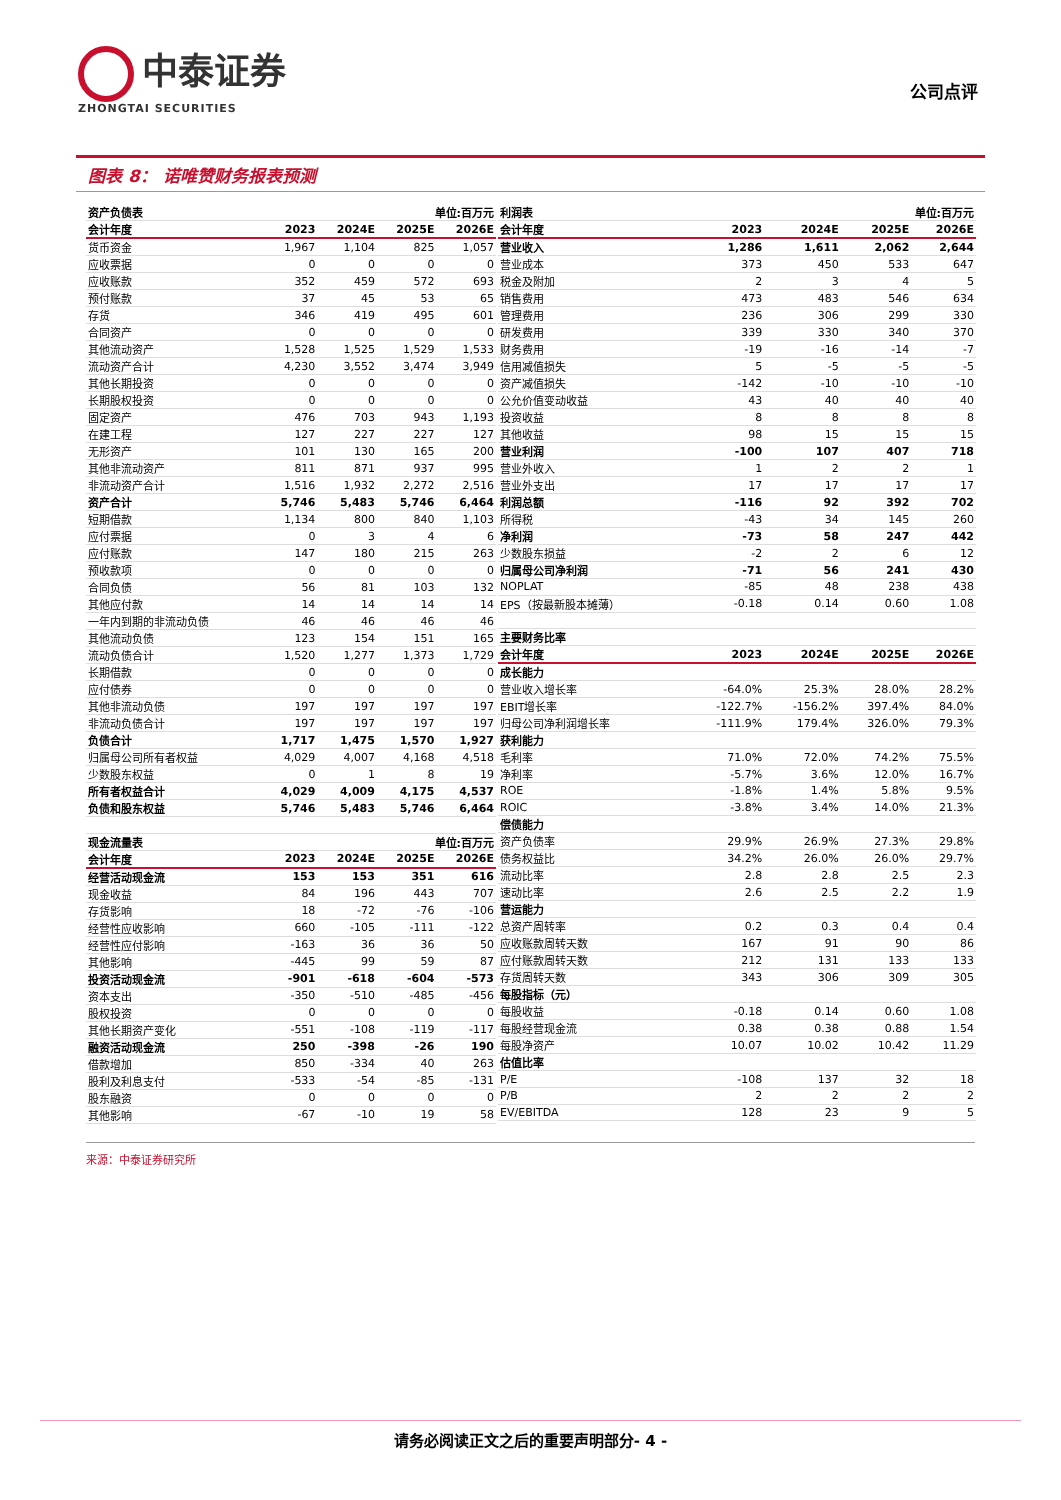中泰证券
ZHONGTAI SECURITIES
公司点评
图表 8： 诺唯赞财务报表预测
| 资产负债表 | 单位:百万元 | | | |
| 会计年度 | 2023 | 2024E | 2025E | 2026E |
| 货币资金 | 1,967 | 1,104 | 825 | 1,057 |
| 应收票据 | 0 | 0 | 0 | 0 |
| 应收账款 | 352 | 459 | 572 | 693 |
| 预付账款 | 37 | 45 | 53 | 65 |
| 存货 | 346 | 419 | 495 | 601 |
| 合同资产 | 0 | 0 | 0 | 0 |
| 其他流动资产 | 1,528 | 1,525 | 1,529 | 1,533 |
| 流动资产合计 | 4,230 | 3,552 | 3,474 | 3,949 |
| 其他长期投资 | 0 | 0 | 0 | 0 |
| 长期股权投资 | 0 | 0 | 0 | 0 |
| 固定资产 | 476 | 703 | 943 | 1,193 |
| 在建工程 | 127 | 227 | 227 | 127 |
| 无形资产 | 101 | 130 | 165 | 200 |
| 其他非流动资产 | 811 | 871 | 937 | 995 |
| 非流动资产合计 | 1,516 | 1,932 | 2,272 | 2,516 |
| 资产合计 | 5,746 | 5,483 | 5,746 | 6,464 |
| 短期借款 | 1,134 | 800 | 840 | 1,103 |
| 应付票据 | 0 | 3 | 4 | 6 |
| 应付账款 | 147 | 180 | 215 | 263 |
| 预收款项 | 0 | 0 | 0 | 0 |
| 合同负债 | 56 | 81 | 103 | 132 |
| 其他应付款 | 14 | 14 | 14 | 14 |
| 一年内到期的非流动负债 | 46 | 46 | 46 | 46 |
| 其他流动负债 | 123 | 154 | 151 | 165 |
| 流动负债合计 | 1,520 | 1,277 | 1,373 | 1,729 |
| 长期借款 | 0 | 0 | 0 | 0 |
| 应付债券 | 0 | 0 | 0 | 0 |
| 其他非流动负债 | 197 | 197 | 197 | 197 |
| 非流动负债合计 | 197 | 197 | 197 | 197 |
| 负债合计 | 1,717 | 1,475 | 1,570 | 1,927 |
| 归属母公司所有者权益 | 4,029 | 4,007 | 4,168 | 4,518 |
| 少数股东权益 | 0 | 1 | 8 | 19 |
| 所有者权益合计 | 4,029 | 4,009 | 4,175 | 4,537 |
| 负债和股东权益 | 5,746 | 5,483 | 5,746 | 6,464 |
| 现金流量表 | 单位:百万元 | | | |
| 会计年度 | 2023 | 2024E | 2025E | 2026E |
| 经营活动现金流 | 153 | 153 | 351 | 616 |
| 现金收益 | 84 | 196 | 443 | 707 |
| 存货影响 | 18 | -72 | -76 | -106 |
| 经营性应收影响 | 660 | -105 | -111 | -122 |
| 经营性应付影响 | -163 | 36 | 36 | 50 |
| 其他影响 | -445 | 99 | 59 | 87 |
| 投资活动现金流 | -901 | -618 | -604 | -573 |
| 资本支出 | -350 | -510 | -485 | -456 |
| 股权投资 | 0 | 0 | 0 | 0 |
| 其他长期资产变化 | -551 | -108 | -119 | -117 |
| 融资活动现金流 | 250 | -398 | -26 | 190 |
| 借款增加 | 850 | -334 | 40 | 263 |
| 股利及利息支付 | -533 | -54 | -85 | -131 |
| 股东融资 | 0 | 0 | 0 | 0 |
| 其他影响 | -67 | -10 | 19 | 58 |
| 利润表 | 单位:百万元 | | | |
| 会计年度 | 2023 | 2024E | 2025E | 2026E |
| 营业收入 | 1,286 | 1,611 | 2,062 | 2,644 |
| 营业成本 | 373 | 450 | 533 | 647 |
| 税金及附加 | 2 | 3 | 4 | 5 |
| 销售费用 | 473 | 483 | 546 | 634 |
| 管理费用 | 236 | 306 | 299 | 330 |
| 研发费用 | 339 | 330 | 340 | 370 |
| 财务费用 | -19 | -16 | -14 | -7 |
| 信用减值损失 | 5 | -5 | -5 | -5 |
| 资产减值损失 | -142 | -10 | -10 | -10 |
| 公允价值变动收益 | 43 | 40 | 40 | 40 |
| 投资收益 | 8 | 8 | 8 | 8 |
| 其他收益 | 98 | 15 | 15 | 15 |
| 营业利润 | -100 | 107 | 407 | 718 |
| 营业外收入 | 1 | 2 | 2 | 1 |
| 营业外支出 | 17 | 17 | 17 | 17 |
| 利润总额 | -116 | 92 | 392 | 702 |
| 所得税 | -43 | 34 | 145 | 260 |
| 净利润 | -73 | 58 | 247 | 442 |
| 少数股东损益 | -2 | 2 | 6 | 12 |
| 归属母公司净利润 | -71 | 56 | 241 | 430 |
| NOPLAT | -85 | 48 | 238 | 438 |
| EPS（按最新股本摊薄） | -0.18 | 0.14 | 0.60 | 1.08 |
| 主要财务比率 | | | | |
| 会计年度 | 2023 | 2024E | 2025E | 2026E |
| 成长能力 | | | | |
| 营业收入增长率 | -64.0% | 25.3% | 28.0% | 28.2% |
| EBIT增长率 | -122.7% | -156.2% | 397.4% | 84.0% |
| 归母公司净利润增长率 | -111.9% | 179.4% | 326.0% | 79.3% |
| 获利能力 | | | | |
| 毛利率 | 71.0% | 72.0% | 74.2% | 75.5% |
| 净利率 | -5.7% | 3.6% | 12.0% | 16.7% |
| ROE | -1.8% | 1.4% | 5.8% | 9.5% |
| ROIC | -3.8% | 3.4% | 14.0% | 21.3% |
| 偿债能力 | | | | |
| 资产负债率 | 29.9% | 26.9% | 27.3% | 29.8% |
| 债务权益比 | 34.2% | 26.0% | 26.0% | 29.7% |
| 流动比率 | 2.8 | 2.8 | 2.5 | 2.3 |
| 速动比率 | 2.6 | 2.5 | 2.2 | 1.9 |
| 营运能力 | | | | |
| 总资产周转率 | 0.2 | 0.3 | 0.4 | 0.4 |
| 应收账款周转天数 | 167 | 91 | 90 | 86 |
| 应付账款周转天数 | 212 | 131 | 133 | 133 |
| 存货周转天数 | 343 | 306 | 309 | 305 |
| 每股指标（元） | | | | |
| 每股收益 | -0.18 | 0.14 | 0.60 | 1.08 |
| 每股经营现金流 | 0.38 | 0.38 | 0.88 | 1.54 |
| 每股净资产 | 10.07 | 10.02 | 10.42 | 11.29 |
| 估值比率 | | | | |
| P/E | -108 | 137 | 32 | 18 |
| P/B | 2 | 2 | 2 | 2 |
| EV/EBITDA | 128 | 23 | 9 | 5 |
来源：中泰证券研究所
请务必阅读正文之后的重要声明部分- 4 -